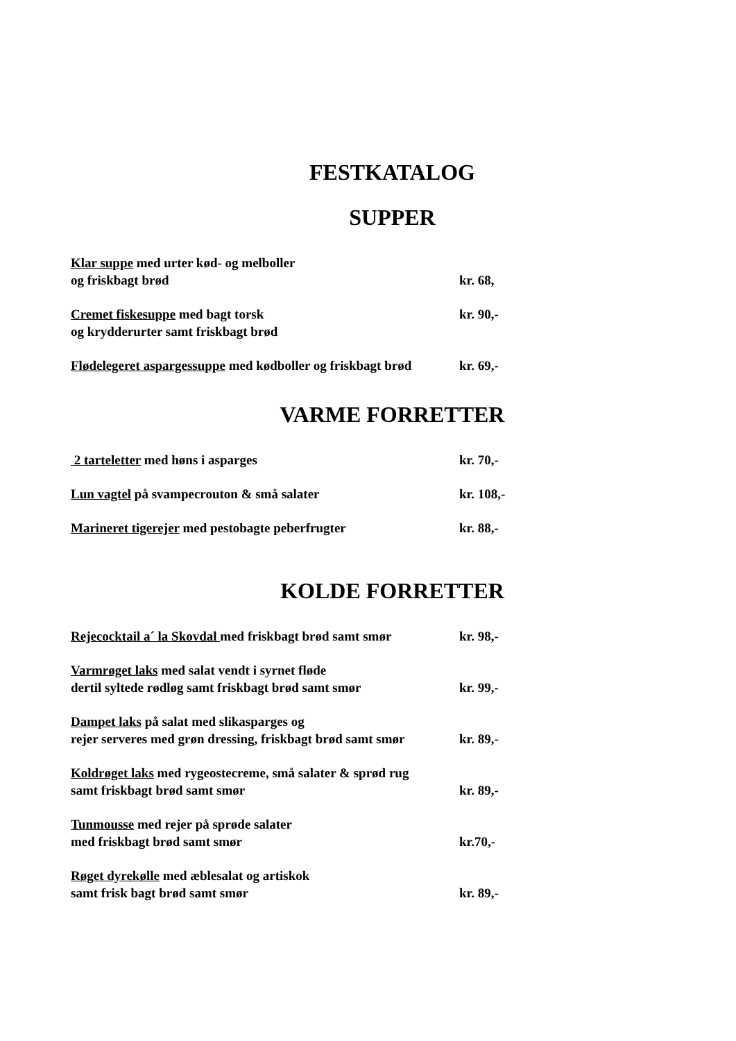FESTKATALOG
SUPPER
Klar suppe med urter kød- og melboller
og friskbagt brød
kr. 68,
Cremet fiskesuppe med bagt torsk
og krydderurter samt friskbagt brød
kr. 90,-
Flødelegeret aspargessuppe med kødboller og friskbagt brød
kr. 69,-
VARME FORRETTER
2 tarteletter med høns i asparges
kr. 70,-
Lun vagtel på svampecrouton & små salater
kr. 108,-
Marineret tigerejer med pestobagte peberfrugter
kr. 88,-
KOLDE FORRETTER
Rejecocktail a´ la Skovdal med friskbagt brød samt smør
kr. 98,-
Varmrøget laks med salat vendt i syrnet fløde
dertil syltede rødløg samt friskbagt brød samt smør
kr. 99,-
Dampet laks på salat med slikasparges og
rejer serveres med grøn dressing, friskbagt brød samt smør
kr. 89,-
Koldrøget laks med rygeostecreme, små salater & sprød rug
samt friskbagt brød samt smør
kr. 89,-
Tunmousse med rejer på sprøde salater
med friskbagt brød samt smør
kr.70,-
Røget dyrekølle med æblesalat og artiskok
samt frisk bagt brød samt smør
kr. 89,-